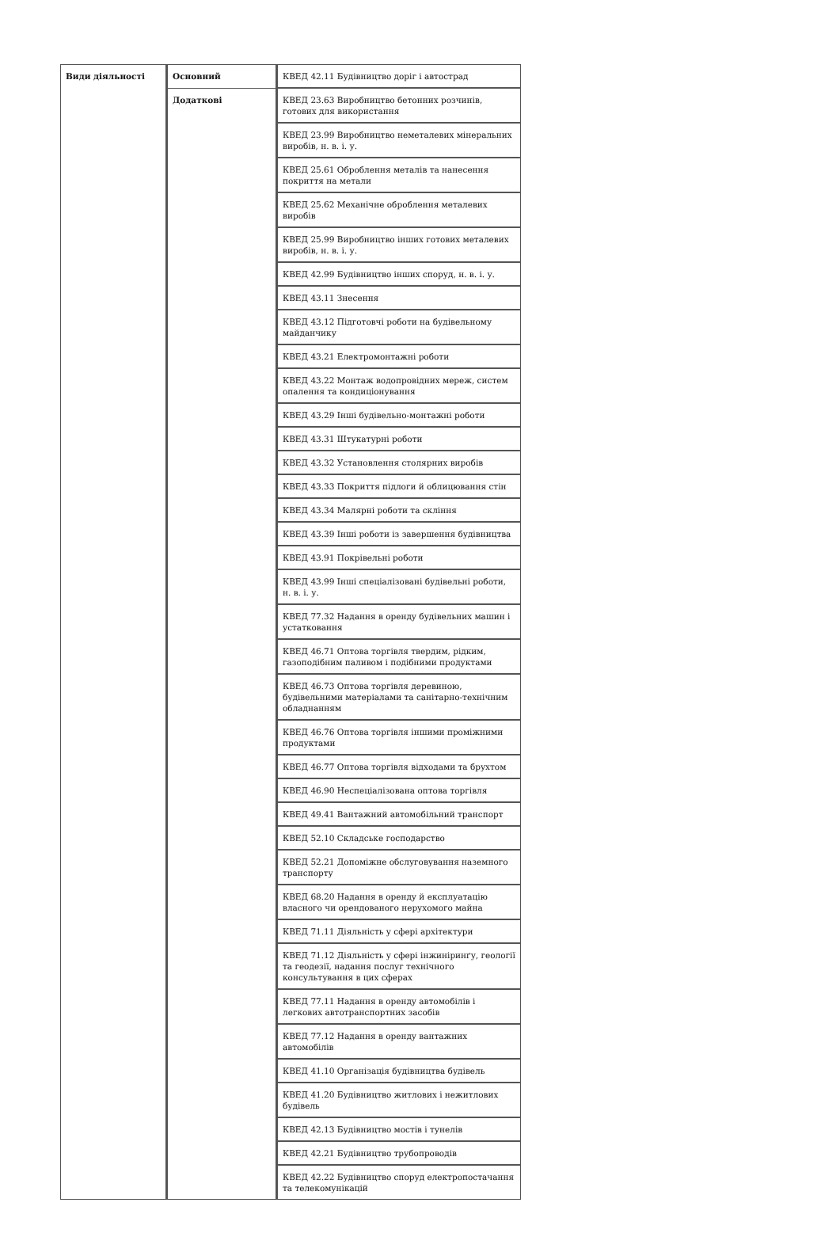| Види діяльності | Основний | КВЕД 42.11 Будівництво доріг і автострад |
| | Додаткові | КВЕД 23.63 Виробництво бетонних розчинів, готових для використання |
| | | КВЕД 23.99 Виробництво неметалевих мінеральних виробів, н. в. і. у. |
| | | КВЕД 25.61 Оброблення металів та нанесення покриття на метали |
| | | КВЕД 25.62 Механічне оброблення металевих виробів |
| | | КВЕД 25.99 Виробництво інших готових металевих виробів, н. в. і. у. |
| | | КВЕД 42.99 Будівництво інших споруд, н. в. і. у. |
| | | КВЕД 43.11 Знесення |
| | | КВЕД 43.12 Підготовчі роботи на будівельному майданчику |
| | | КВЕД 43.21 Електромонтажні роботи |
| | | КВЕД 43.22 Монтаж водопровідних мереж, систем опалення та кондиціонування |
| | | КВЕД 43.29 Інші будівельно-монтажні роботи |
| | | КВЕД 43.31 Штукатурні роботи |
| | | КВЕД 43.32 Установлення столярних виробів |
| | | КВЕД 43.33 Покриття підлоги й облицювання стін |
| | | КВЕД 43.34 Малярні роботи та скління |
| | | КВЕД 43.39 Інші роботи із завершення будівництва |
| | | КВЕД 43.91 Покрівельні роботи |
| | | КВЕД 43.99 Інші спеціалізовані будівельні роботи, н. в. і. у. |
| | | КВЕД 77.32 Надання в оренду будівельних машин і устатковання |
| | | КВЕД 46.71 Оптова торгівля твердим, рідким, газоподібним паливом і подібними продуктами |
| | | КВЕД 46.73 Оптова торгівля деревиною, будівельними матеріалами та санітарно-технічним обладнанням |
| | | КВЕД 46.76 Оптова торгівля іншими проміжними продуктами |
| | | КВЕД 46.77 Оптова торгівля відходами та брухтом |
| | | КВЕД 46.90 Неспеціалізована оптова торгівля |
| | | КВЕД 49.41 Вантажний автомобільний транспорт |
| | | КВЕД 52.10 Складське господарство |
| | | КВЕД 52.21 Допоміжне обслуговування наземного транспорту |
| | | КВЕД 68.20 Надання в оренду й експлуатацію власного чи орендованого нерухомого майна |
| | | КВЕД 71.11 Діяльність у сфері архітектури |
| | | КВЕД 71.12 Діяльність у сфері інжиніринґу, геології та геодезії, надання послуг технічного консультування в цих сферах |
| | | КВЕД 77.11 Надання в оренду автомобілів і легкових автотранспортних засобів |
| | | КВЕД 77.12 Надання в оренду вантажних автомобілів |
| | | КВЕД 41.10 Організація будівництва будівель |
| | | КВЕД 41.20 Будівництво житлових і нежитлових будівель |
| | | КВЕД 42.13 Будівництво мостів і тунелів |
| | | КВЕД 42.21 Будівництво трубопроводів |
| | | КВЕД 42.22 Будівництво споруд електропостачання та телекомунікацій |